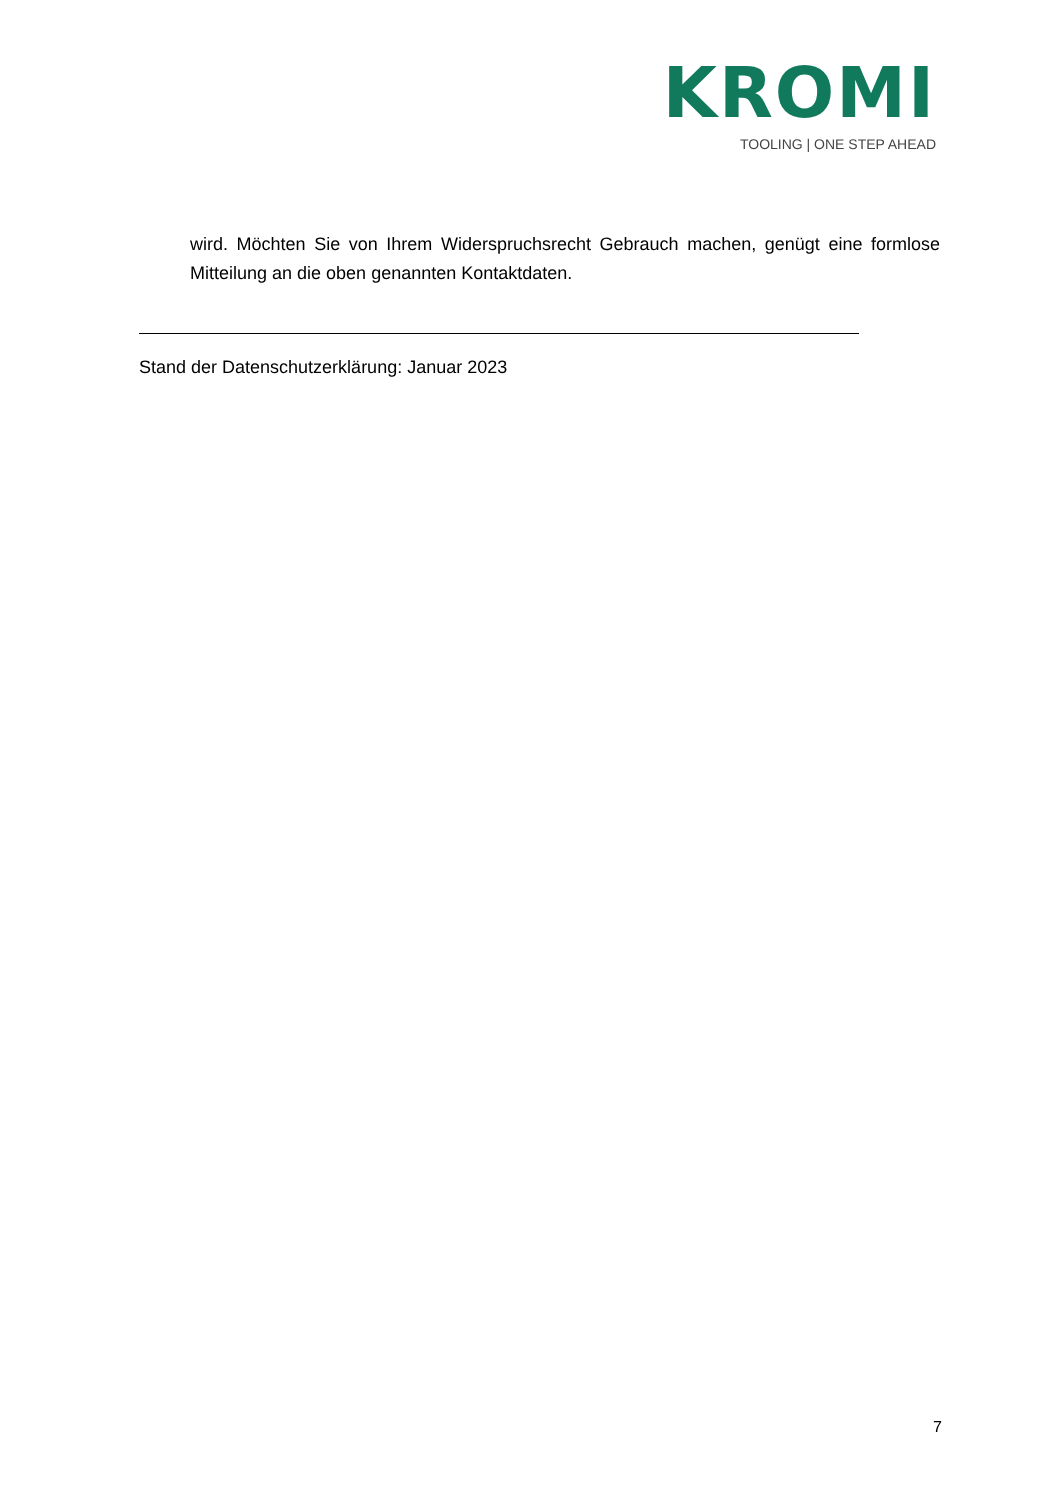KROMI
TOOLING | ONE STEP AHEAD
wird. Möchten Sie von Ihrem Widerspruchsrecht Gebrauch machen, genügt eine formlose Mitteilung an die oben genannten Kontaktdaten.
Stand der Datenschutzerklärung: Januar 2023
7